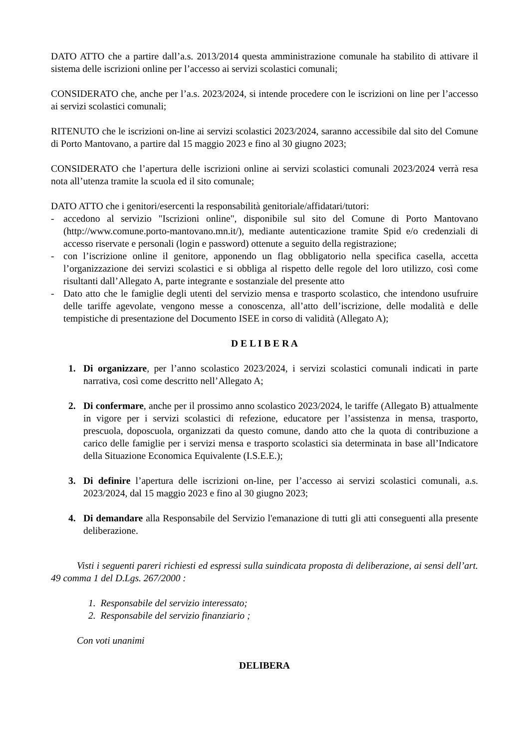DATO ATTO che a partire dall’a.s. 2013/2014 questa amministrazione comunale ha stabilito di attivare il sistema delle iscrizioni online per l’accesso ai servizi scolastici comunali;
CONSIDERATO che, anche per l’a.s. 2023/2024, si intende procedere con le iscrizioni on line per l’accesso ai servizi scolastici comunali;
RITENUTO che le iscrizioni on-line ai servizi scolastici 2023/2024, saranno accessibile dal sito del Comune di Porto Mantovano, a partire dal 15 maggio 2023 e fino al 30 giugno 2023;
CONSIDERATO che l’apertura delle iscrizioni online ai servizi scolastici comunali 2023/2024 verrà resa nota all’utenza tramite la scuola ed il sito comunale;
DATO ATTO che i genitori/esercenti la responsabilità genitoriale/affidatari/tutori:
- accedono al servizio "Iscrizioni online", disponibile sul sito del Comune di Porto Mantovano (http://www.comune.porto-mantovano.mn.it/), mediante autenticazione tramite Spid e/o credenziali di accesso riservate e personali (login e password) ottenute a seguito della registrazione;
- con l’iscrizione online il genitore, apponendo un flag obbligatorio nella specifica casella, accetta l’organizzazione dei servizi scolastici e si obbliga al rispetto delle regole del loro utilizzo, così come risultanti dall’Allegato A, parte integrante e sostanziale del presente atto
- Dato atto che le famiglie degli utenti del servizio mensa e trasporto scolastico, che intendono usufruire delle tariffe agevolate, vengono messe a conoscenza, all’atto dell’iscrizione, delle modalità e delle tempistiche di presentazione del Documento ISEE in corso di validità (Allegato A);
D E L I B E R A
1. Di organizzare, per l’anno scolastico 2023/2024, i servizi scolastici comunali indicati in parte narrativa, così come descritto nell’Allegato A;
2. Di confermare, anche per il prossimo anno scolastico 2023/2024, le tariffe (Allegato B) attualmente in vigore per i servizi scolastici di refezione, educatore per l’assistenza in mensa, trasporto, prescuola, doposcuola, organizzati da questo comune, dando atto che la quota di contribuzione a carico delle famiglie per i servizi mensa e trasporto scolastici sia determinata in base all’Indicatore della Situazione Economica Equivalente (I.S.E.E.);
3. Di definire l’apertura delle iscrizioni on-line, per l’accesso ai servizi scolastici comunali, a.s. 2023/2024, dal 15 maggio 2023 e fino al 30 giugno 2023;
4. Di demandare alla Responsabile del Servizio l'emanazione di tutti gli atti conseguenti alla presente deliberazione.
Visti i seguenti pareri richiesti ed espressi sulla suindicata proposta di deliberazione, ai sensi dell’art. 49 comma 1 del D.Lgs. 267/2000 :
1. Responsabile del servizio interessato;
2. Responsabile del servizio finanziario ;
Con voti unanimi
DELIBERA